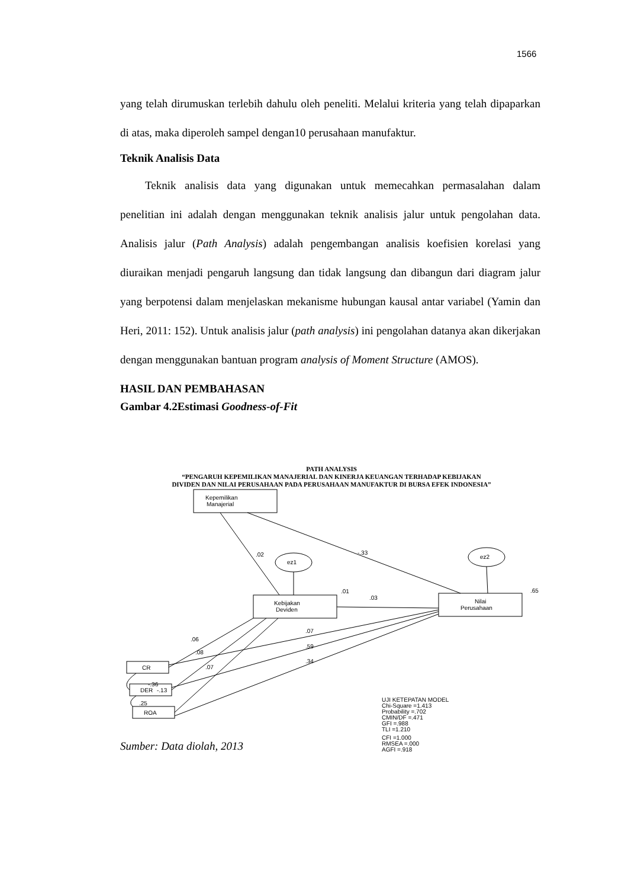1566
yang telah dirumuskan terlebih dahulu oleh peneliti. Melalui kriteria yang telah dipaparkan di atas, maka diperoleh sampel dengan10 perusahaan manufaktur.
Teknik Analisis Data
Teknik analisis data yang digunakan untuk memecahkan permasalahan dalam penelitian ini adalah dengan menggunakan teknik analisis jalur untuk pengolahan data. Analisis jalur (Path Analysis) adalah pengembangan analisis koefisien korelasi yang diuraikan menjadi pengaruh langsung dan tidak langsung dan dibangun dari diagram jalur yang berpotensi dalam menjelaskan mekanisme hubungan kausal antar variabel (Yamin dan Heri, 2011: 152). Untuk analisis jalur (path analysis) ini pengolahan datanya akan dikerjakan dengan menggunakan bantuan program analysis of Moment Structure (AMOS).
HASIL DAN PEMBAHASAN
Gambar 4.2Estimasi Goodness-of-Fit
PATH ANALYSIS
“PENGARUH KEPEMILIKAN MANAJERIAL DAN KINERJA KEUANGAN TERHADAP KEBIJAKAN
DIVIDEN DAN NILAI PERUSAHAAN PADA PERUSAHAAN MANUFAKTUR DI BURSA EFEK INDONESIA”
Kepemilikan
Manajerial
Kebijakan
Deviden
Nilai
Perusahaan
CR
DER
ROA
ez1
ez2
.02
-.33
.01
.65
.03
.07
.06
.59
.08
.34
.07
-.36
-.13
.25
UJI KETEPATAN MODEL
Chi-Square =1.413
Probability =.702
CMIN/DF =.471
GFI =.988
TLI =1.210
CFI =1.000
RMSEA =.000
AGFI =.918
Sumber: Data diolah, 2013